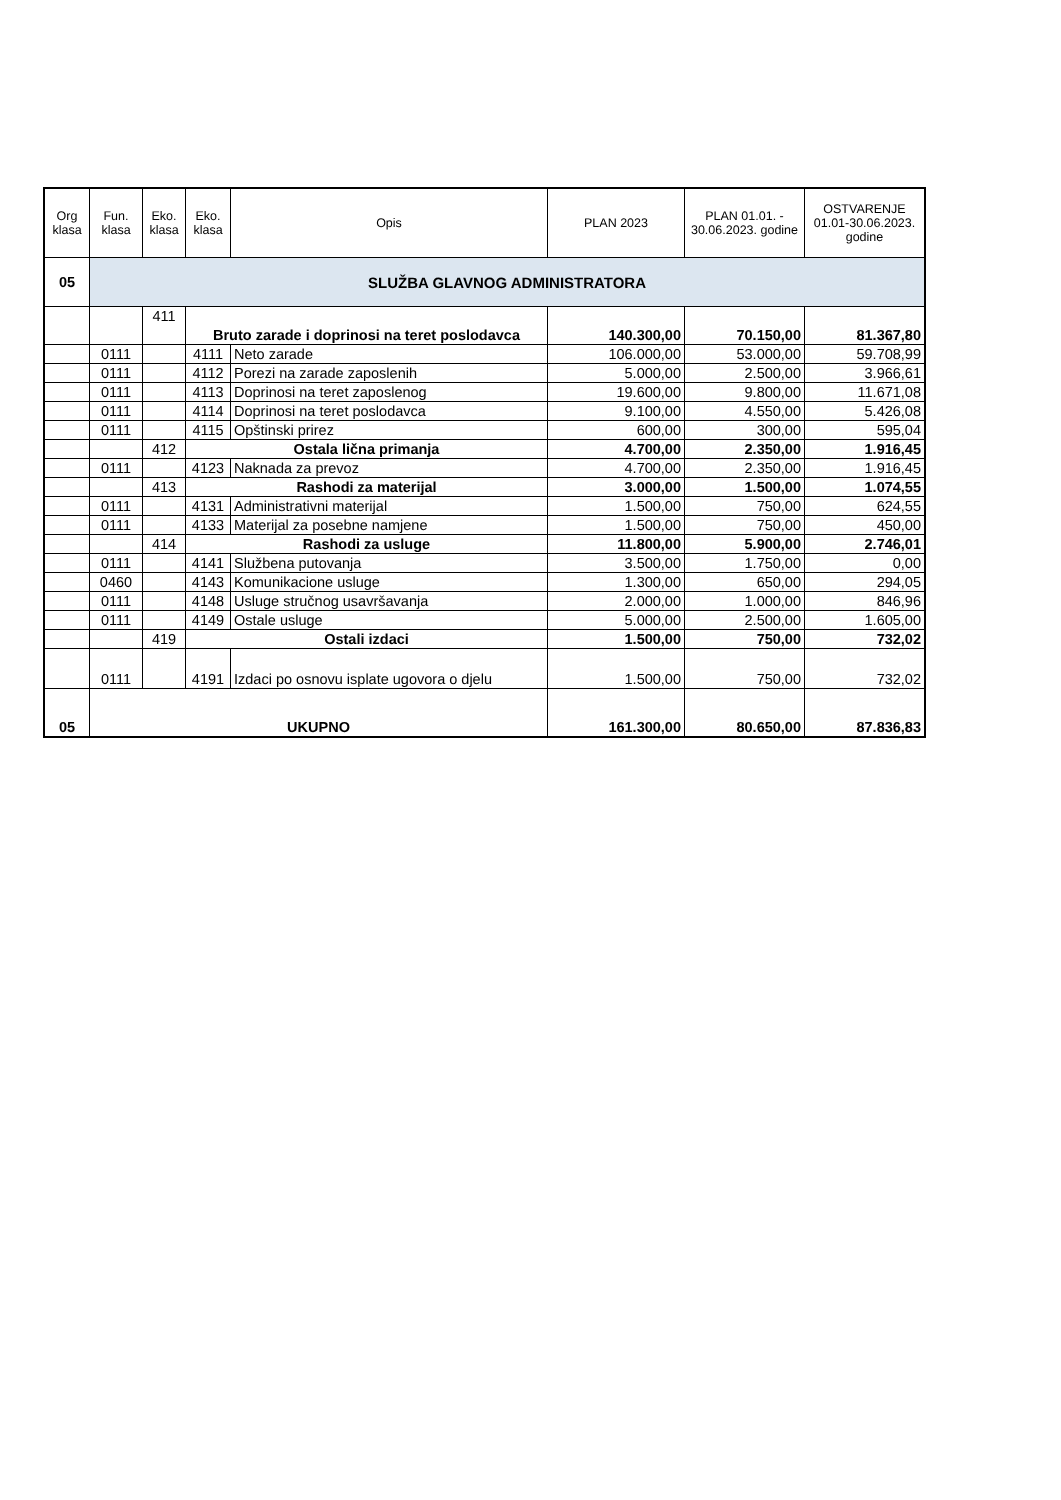| Org klasa | Fun. klasa | Eko. klasa | Eko. klasa | Opis | PLAN 2023 | PLAN 01.01. - 30.06.2023. godine | OSTVARENJE 01.01-30.06.2023. godine |
| --- | --- | --- | --- | --- | --- | --- | --- |
| 05 | SLUŽBA GLAVNOG ADMINISTRATORA | | | | | | |
| | | 411 | Bruto zarade i doprinosi na teret poslodavca | | 140.300,00 | 70.150,00 | 81.367,80 |
| | 0111 | | 4111 | Neto zarade | 106.000,00 | 53.000,00 | 59.708,99 |
| | 0111 | | 4112 | Porezi na zarade zaposlenih | 5.000,00 | 2.500,00 | 3.966,61 |
| | 0111 | | 4113 | Doprinosi na teret zaposlenog | 19.600,00 | 9.800,00 | 11.671,08 |
| | 0111 | | 4114 | Doprinosi na teret poslodavca | 9.100,00 | 4.550,00 | 5.426,08 |
| | 0111 | | 4115 | Opštinski prirez | 600,00 | 300,00 | 595,04 |
| | | 412 | Ostala lična primanja | | 4.700,00 | 2.350,00 | 1.916,45 |
| | 0111 | | 4123 | Naknada za prevoz | 4.700,00 | 2.350,00 | 1.916,45 |
| | | 413 | Rashodi za materijal | | 3.000,00 | 1.500,00 | 1.074,55 |
| | 0111 | | 4131 | Administrativni materijal | 1.500,00 | 750,00 | 624,55 |
| | 0111 | | 4133 | Materijal za posebne namjene | 1.500,00 | 750,00 | 450,00 |
| | | 414 | Rashodi za usluge | | 11.800,00 | 5.900,00 | 2.746,01 |
| | 0111 | | 4141 | Službena putovanja | 3.500,00 | 1.750,00 | 0,00 |
| | 0460 | | 4143 | Komunikacione usluge | 1.300,00 | 650,00 | 294,05 |
| | 0111 | | 4148 | Usluge stručnog usavršavanja | 2.000,00 | 1.000,00 | 846,96 |
| | 0111 | | 4149 | Ostale usluge | 5.000,00 | 2.500,00 | 1.605,00 |
| | | 419 | Ostali izdaci | | 1.500,00 | 750,00 | 732,02 |
| | 0111 | | 4191 | Izdaci po osnovu isplate ugovora o djelu | 1.500,00 | 750,00 | 732,02 |
| 05 | UKUPNO | | | | 161.300,00 | 80.650,00 | 87.836,83 |